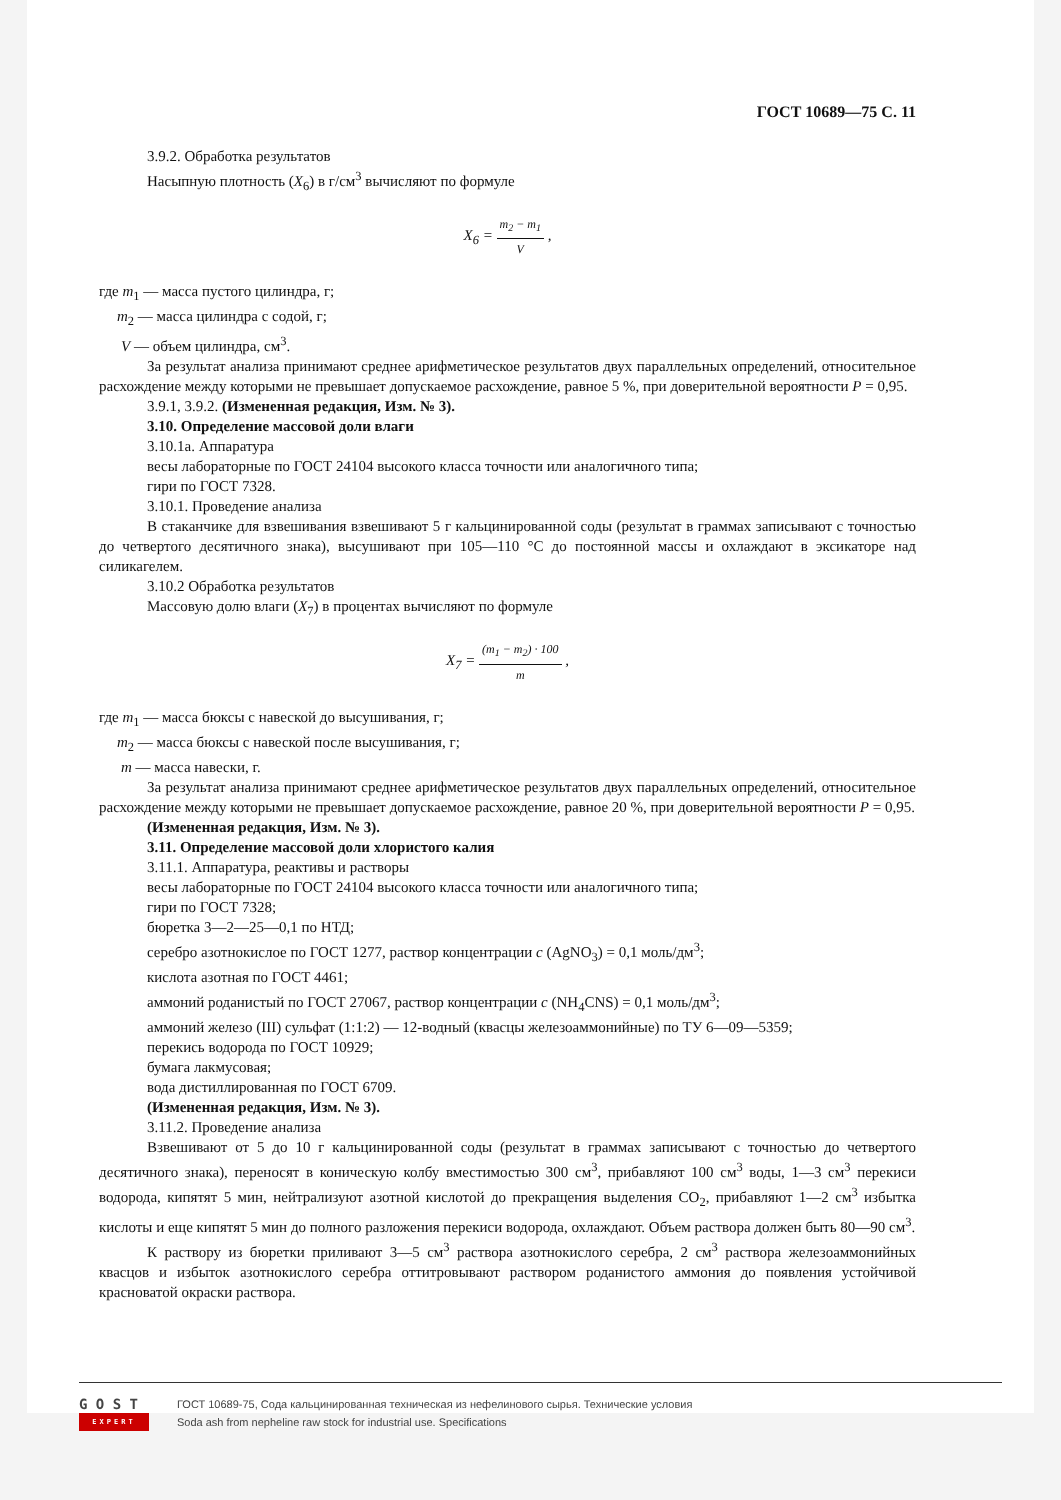ГОСТ 10689—75 С. 11
3.9.2. Обработка результатов
Насыпную плотность (X<sub>6</sub>) в г/см<sup>3</sup> вычисляют по формуле
X<sub>6</sub> = m<sub>2</sub> − m<sub>1</sub> V ,
где m<sub>1</sub> — масса пустого цилиндра, г;
m<sub>2</sub> — масса цилиндра с содой, г;
V — объем цилиндра, см<sup>3</sup>.
За результат анализа принимают среднее арифметическое результатов двух параллельных определений, относительное расхождение между которыми не превышает допускаемое расхождение, равное 5 %, при доверительной вероятности P = 0,95.
3.9.1, 3.9.2. (Измененная редакция, Изм. № 3).
3.10. Определение массовой доли влаги
3.10.1а. Аппаратура
весы лабораторные по ГОСТ 24104 высокого класса точности или аналогичного типа;
гири по ГОСТ 7328.
3.10.1. Проведение анализа
В стаканчике для взвешивания взвешивают 5 г кальцинированной соды (результат в граммах записывают с точностью до четвертого десятичного знака), высушивают при 105—110 °С до постоянной массы и охлаждают в эксикаторе над силикагелем.
3.10.2 Обработка результатов
Массовую долю влаги (X<sub>7</sub>) в процентах вычисляют по формуле
X<sub>7</sub> = (m<sub>1</sub> − m<sub>2</sub>) · 100 m ,
где m<sub>1</sub> — масса бюксы с навеской до высушивания, г;
m<sub>2</sub> — масса бюксы с навеской после высушивания, г;
m — масса навески, г.
За результат анализа принимают среднее арифметическое результатов двух параллельных определений, относительное расхождение между которыми не превышает допускаемое расхождение, равное 20 %, при доверительной вероятности P = 0,95.
(Измененная редакция, Изм. № 3).
3.11. Определение массовой доли хлористого калия
3.11.1. Аппаратура, реактивы и растворы
весы лабораторные по ГОСТ 24104 высокого класса точности или аналогичного типа;
гири по ГОСТ 7328;
бюретка 3—2—25—0,1 по НТД;
серебро азотнокислое по ГОСТ 1277, раствор концентрации c (AgNO<sub>3</sub>) = 0,1 моль/дм<sup>3</sup>;
кислота азотная по ГОСТ 4461;
аммоний роданистый по ГОСТ 27067, раствор концентрации c (NH<sub>4</sub>CNS) = 0,1 моль/дм<sup>3</sup>;
аммоний железо (III) сульфат (1:1:2) — 12-водный (квасцы железоаммонийные) по ТУ 6—09—5359;
перекись водорода по ГОСТ 10929;
бумага лакмусовая;
вода дистиллированная по ГОСТ 6709.
(Измененная редакция, Изм. № 3).
3.11.2. Проведение анализа
Взвешивают от 5 до 10 г кальцинированной соды (результат в граммах записывают с точностью до четвертого десятичного знака), переносят в коническую колбу вместимостью 300 см<sup>3</sup>, прибавляют 100 см<sup>3</sup> воды, 1—3 см<sup>3</sup> перекиси водорода, кипятят 5 мин, нейтрализуют азотной кислотой до прекращения выделения CO<sub>2</sub>, прибавляют 1—2 см<sup>3</sup> избытка кислоты и еще кипятят 5 мин до полного разложения перекиси водорода, охлаждают. Объем раствора должен быть 80—90 см<sup>3</sup>.
К раствору из бюретки приливают 3—5 см<sup>3</sup> раствора азотнокислого серебра, 2 см<sup>3</sup> раствора железоаммонийных квасцов и избыток азотнокислого серебра оттитровывают раствором роданистого аммония до появления устойчивой красноватой окраски раствора.
G O S T
EXPERT
ГОСТ 10689-75, Сода кальцинированная техническая из нефелинового сырья. Технические условия
Soda ash from nepheline raw stock for industrial use. Specifications